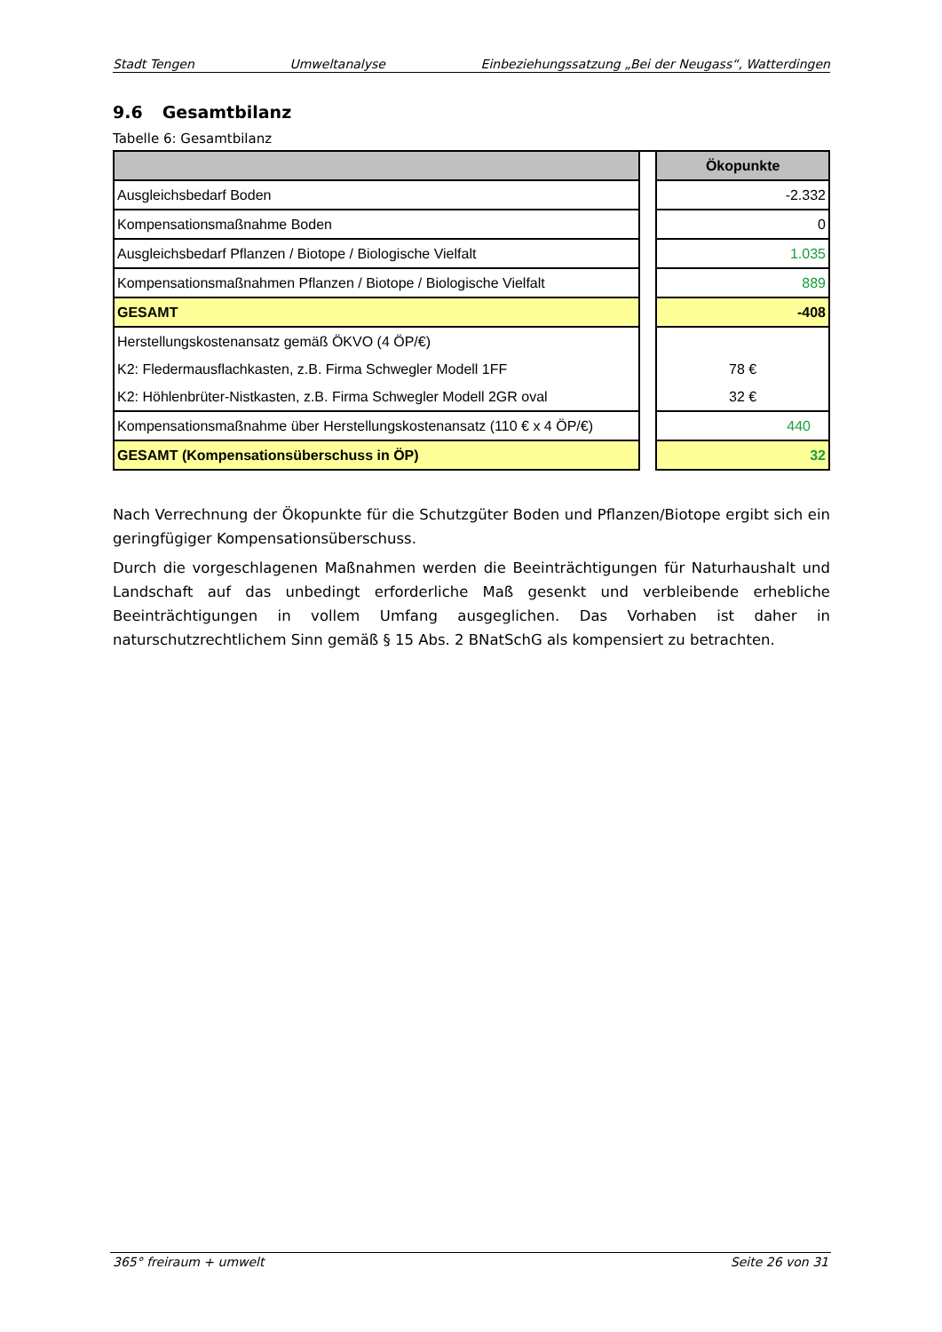Stadt Tengen Umweltanalyse Einbeziehungssatzung „Bei der Neugass“, Watterdingen
9.6 Gesamtbilanz
Tabelle 6: Gesamtbilanz
| | | Ökopunkte |
| Ausgleichsbedarf Boden | | -2.332 |
| Kompensationsmaßnahme Boden | | 0 |
| Ausgleichsbedarf Pflanzen / Biotope / Biologische Vielfalt | | 1.035 |
| Kompensationsmaßnahmen Pflanzen / Biotope / Biologische Vielfalt | | 889 |
| GESAMT | | -408 |
| Herstellungskostenansatz gemäß ÖKVO (4 ÖP/€) | | |
| K2: Fledermausflachkasten, z.B. Firma Schwegler Modell 1FF | | 78 € |
| K2: Höhlenbrüter-Nistkasten, z.B. Firma Schwegler Modell 2GR oval | | 32 € |
| Kompensationsmaßnahme über Herstellungskostenansatz (110 € x 4 ÖP/€) | | 440 |
| GESAMT (Kompensationsüberschuss in ÖP) | | 32 |
Nach Verrechnung der Ökopunkte für die Schutzgüter Boden und Pflanzen/Biotope ergibt sich ein geringfügiger Kompensationsüberschuss.
Durch die vorgeschlagenen Maßnahmen werden die Beeinträchtigungen für Naturhaushalt und Landschaft auf das unbedingt erforderliche Maß gesenkt und verbleibende erhebliche Beeinträchtigungen in vollem Umfang ausgeglichen. Das Vorhaben ist daher in naturschutzrechtlichem Sinn gemäß § 15 Abs. 2 BNatSchG als kompensiert zu betrachten.
365° freiraum + umwelt Seite 26 von 31